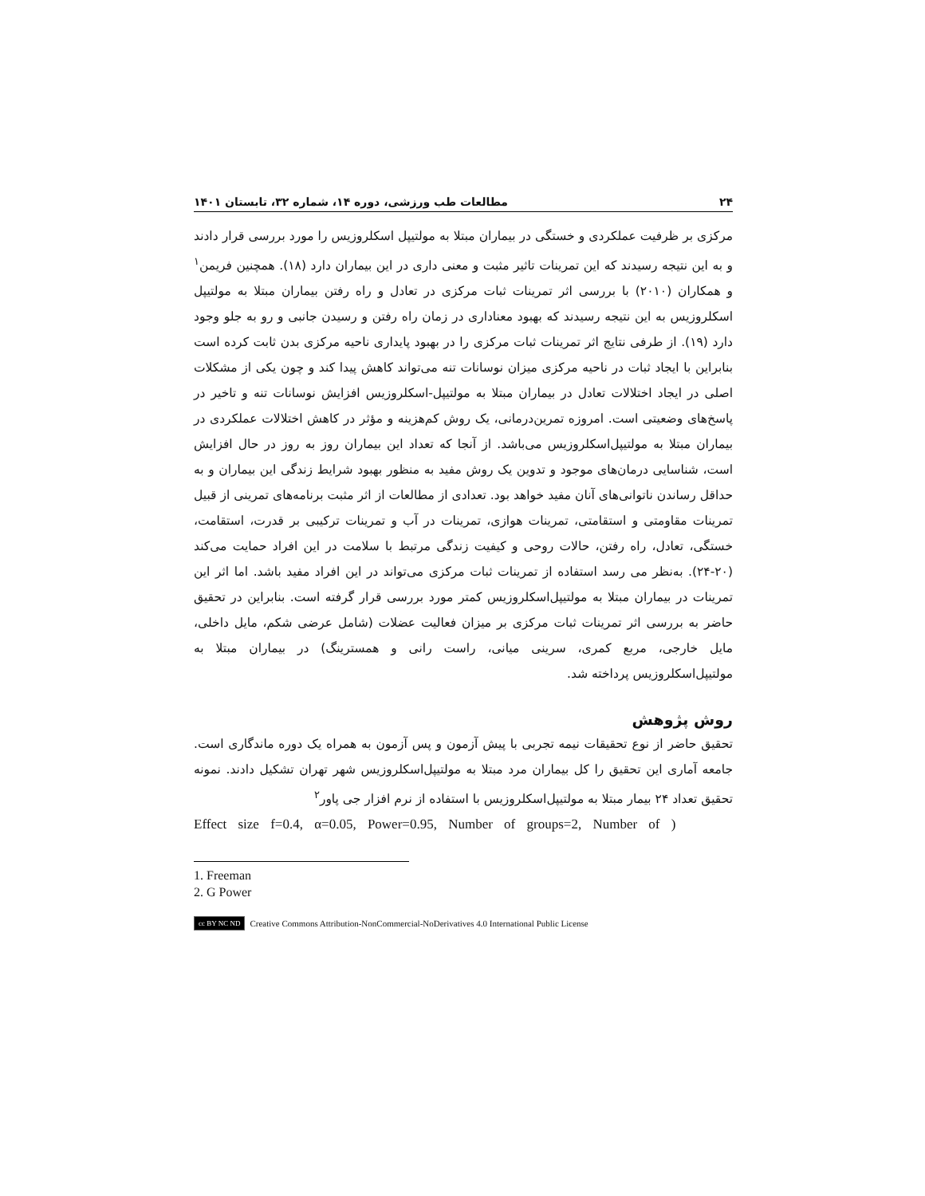۲۴ مطالعات طب ورزشی، دوره ۱۴، شماره ۳۲، تابستان ۱۴۰۱
مرکزی بر ظرفیت عملکردی و خستگی در بیماران مبتلا به مولتیپل اسکلروزیس را مورد بررسی قرار دادند و به این نتیجه رسیدند که این تمرینات تاثیر مثبت و معنی داری در این بیماران دارد (۱۸). همچنین فریمن<sup>۱</sup> و همکاران (۲۰۱۰) با بررسی اثر تمرینات ثبات مرکزی در تعادل و راه رفتن بیماران مبتلا به مولتیپل اسکلروزیس به این نتیجه رسیدند که بهبود معناداری در زمان راه رفتن و رسیدن جانبی و رو به جلو وجود دارد (۱۹). از طرفی نتایج اثر تمرینات ثبات مرکزی را در بهبود پایداری ناحیه مرکزی بدن ثابت کرده است بنابراین با ایجاد ثبات در ناحیه مرکزی میزان نوسانات تنه می‌تواند کاهش پیدا کند و چون یکی از مشکلات اصلی در ایجاد اختلالات تعادل در بیماران مبتلا به مولتیپل-اسکلروزیس افزایش نوسانات تنه و تاخیر در پاسخ‌های وضعیتی است. امروزه تمرین‌درمانی، یک روش کم‌هزینه و مؤثر در کاهش اختلالات عملکردی در بیماران مبتلا به مولتیپل‌اسکلروزیس می‌باشد. از آنجا که تعداد این بیماران روز به روز در حال افزایش است، شناسایی درمان‌های موجود و تدوین یک روش مفید به منظور بهبود شرایط زندگی این بیماران و به حداقل رساندن ناتوانی‌های آنان مفید خواهد بود. تعدادی از مطالعات از اثر مثبت برنامه‌های تمرینی از قبیل تمرینات مقاومتی و استقامتی، تمرینات هوازی، تمرینات در آب و تمرینات ترکیبی بر قدرت، استقامت، خستگی، تعادل، راه رفتن، حالات روحی و کیفیت زندگی مرتبط با سلامت در این افراد حمایت می‌کند (۲۰-۲۴). به‌نظر می رسد استفاده از تمرینات ثبات مرکزی می‌تواند در این افراد مفید باشد. اما اثر این تمرینات در بیماران مبتلا به مولتیپل‌اسکلروزیس کمتر مورد بررسی قرار گرفته است. بنابراین در تحقیق حاضر به بررسی اثر تمرینات ثبات مرکزی بر میزان فعالیت عضلات (شامل عرضی شکم، مایل داخلی، مایل خارجی، مربع کمری، سرینی میانی، راست رانی و همسترینگ) در بیماران مبتلا به مولتیپل‌اسکلروزیس پرداخته شد.
روش پژوهش
تحقیق حاضر از نوع تحقیقات نیمه تجربی با پیش آزمون و پس آزمون به همراه یک دوره ماندگاری است. جامعه آماری این تحقیق را کل بیماران مرد مبتلا به مولتیپل‌اسکلروزیس شهر تهران تشکیل دادند. نمونه تحقیق تعداد ۲۴ بیمار مبتلا به مولتیپل‌اسکلروزیس با استفاده از نرم افزار جی پاور<sup>۲</sup>
Effect size f=0.4, α=0.05, Power=0.95, Number of groups=2, Number of )
1. Freeman
2. G Power
cc BY NC ND Creative Commons Attribution-NonCommercial-NoDerivatives 4.0 International Public License